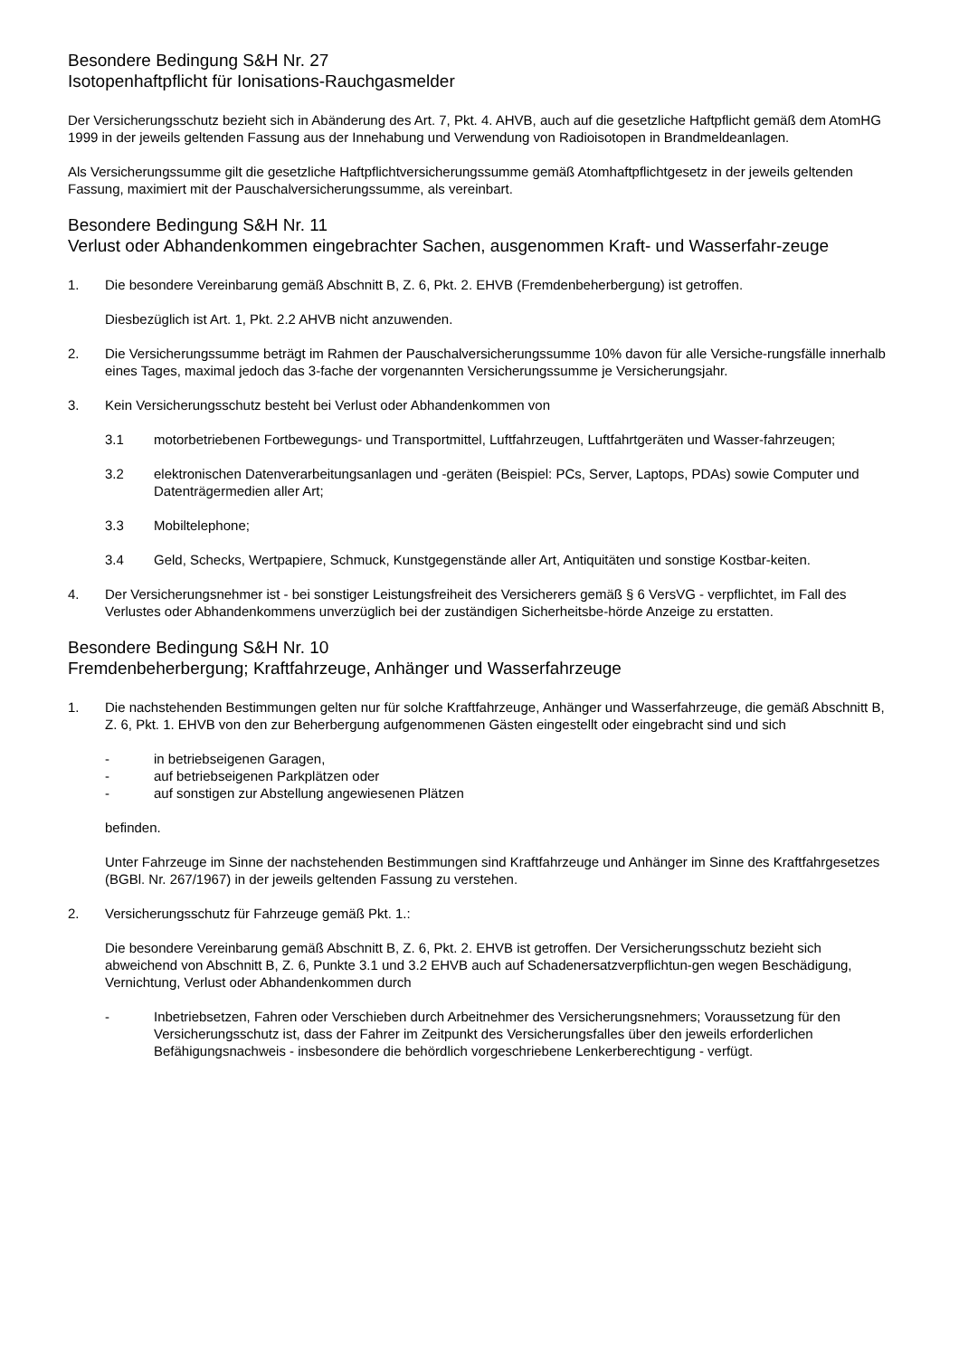Besondere Bedingung S&H Nr. 27
Isotopenhaftpflicht für Ionisations-Rauchgasmelder
Der Versicherungsschutz bezieht sich in Abänderung des Art. 7, Pkt. 4. AHVB, auch auf die gesetzliche Haftpflicht gemäß dem AtomHG 1999 in der jeweils geltenden Fassung aus der Innehabung und Verwendung von Radioisotopen in Brandmeldeanlagen.
Als Versicherungssumme gilt die gesetzliche Haftpflichtversicherungssumme gemäß Atomhaftpflichtgesetz in der jeweils geltenden Fassung, maximiert mit der Pauschalversicherungssumme, als vereinbart.
Besondere Bedingung S&H Nr. 11
Verlust oder Abhandenkommen eingebrachter Sachen, ausgenommen Kraft- und Wasserfahr-zeuge
1. Die besondere Vereinbarung gemäß Abschnitt B, Z. 6, Pkt. 2. EHVB (Fremdenbeherbergung) ist getroffen.
Diesbezüglich ist Art. 1, Pkt. 2.2 AHVB nicht anzuwenden.
2. Die Versicherungssumme beträgt im Rahmen der Pauschalversicherungssumme 10% davon für alle Versiche-rungsfälle innerhalb eines Tages, maximal jedoch das 3-fache der vorgenannten Versicherungssumme je Versicherungsjahr.
3. Kein Versicherungsschutz besteht bei Verlust oder Abhandenkommen von
3.1 motorbetriebenen Fortbewegungs- und Transportmittel, Luftfahrzeugen, Luftfahrtgeräten und Wasser-fahrzeugen;
3.2 elektronischen Datenverarbeitungsanlagen und -geräten (Beispiel: PCs, Server, Laptops, PDAs) sowie Computer und Datenträgermedien aller Art;
3.3 Mobiltelephone;
3.4 Geld, Schecks, Wertpapiere, Schmuck, Kunstgegenstände aller Art, Antiquitäten und sonstige Kostbar-keiten.
4. Der Versicherungsnehmer ist - bei sonstiger Leistungsfreiheit des Versicherers gemäß § 6 VersVG - verpflichtet, im Fall des Verlustes oder Abhandenkommens unverzüglich bei der zuständigen Sicherheitsbe-hörde Anzeige zu erstatten.
Besondere Bedingung S&H Nr. 10
Fremdenbeherbergung; Kraftfahrzeuge, Anhänger und Wasserfahrzeuge
1. Die nachstehenden Bestimmungen gelten nur für solche Kraftfahrzeuge, Anhänger und Wasserfahrzeuge, die gemäß Abschnitt B, Z. 6, Pkt. 1. EHVB von den zur Beherbergung aufgenommenen Gästen eingestellt oder eingebracht sind und sich
- in betriebseigenen Garagen,
- auf betriebseigenen Parkplätzen oder
- auf sonstigen zur Abstellung angewiesenen Plätzen
befinden.
Unter Fahrzeuge im Sinne der nachstehenden Bestimmungen sind Kraftfahrzeuge und Anhänger im Sinne des Kraftfahrgesetzes (BGBl. Nr. 267/1967) in der jeweils geltenden Fassung zu verstehen.
2. Versicherungsschutz für Fahrzeuge gemäß Pkt. 1.:
Die besondere Vereinbarung gemäß Abschnitt B, Z. 6, Pkt. 2. EHVB ist getroffen. Der Versicherungsschutz bezieht sich abweichend von Abschnitt B, Z. 6, Punkte 3.1 und 3.2 EHVB auch auf Schadenersatzverpflichtun-gen wegen Beschädigung, Vernichtung, Verlust oder Abhandenkommen durch
- Inbetriebsetzen, Fahren oder Verschieben durch Arbeitnehmer des Versicherungsnehmers; Voraussetzung für den Versicherungsschutz ist, dass der Fahrer im Zeitpunkt des Versicherungsfalles über den jeweils erforderlichen Befähigungsnachweis - insbesondere die behördlich vorgeschriebene Lenkerberechtigung - verfügt.